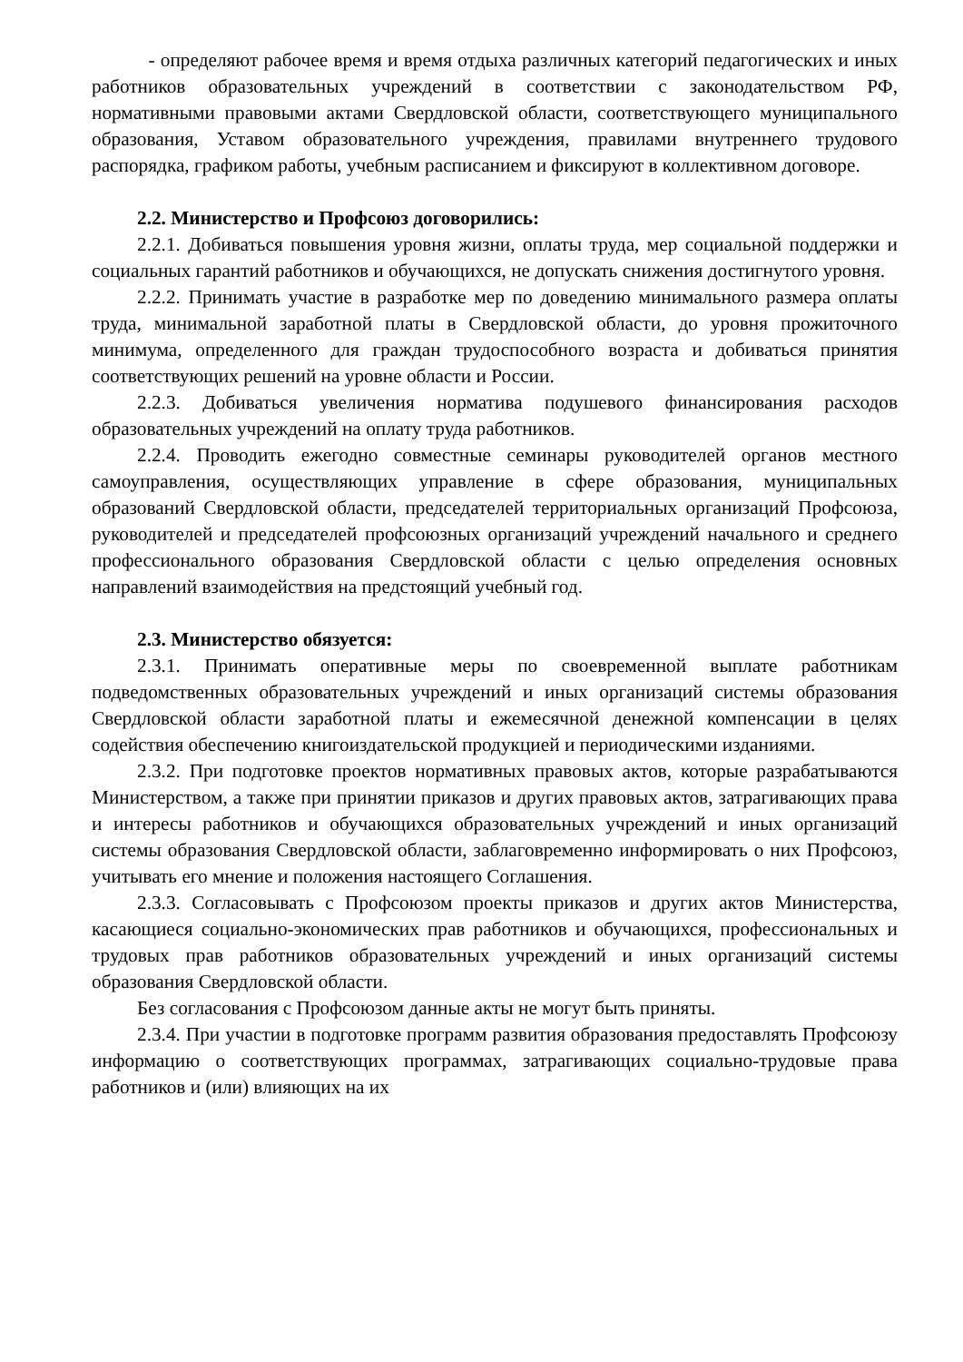- определяют рабочее время и время отдыха различных категорий педагогических и иных работников образовательных учреждений в соответствии с законодательством РФ, нормативными правовыми актами Свердловской области, соответствующего муниципального образования, Уставом образовательного учреждения, правилами внутреннего трудового распорядка, графиком работы, учебным расписанием и фиксируют в коллективном договоре.
2.2. Министерство и Профсоюз договорились:
2.2.1. Добиваться повышения уровня жизни, оплаты труда, мер социальной поддержки и социальных гарантий работников и обучающихся, не допускать снижения достигнутого уровня.
2.2.2. Принимать участие в разработке мер по доведению минимального размера оплаты труда, минимальной заработной платы в Свердловской области, до уровня прожиточного минимума, определенного для граждан трудоспособного возраста и добиваться принятия соответствующих решений на уровне области и России.
2.2.3. Добиваться увеличения норматива подушевого финансирования расходов образовательных учреждений на оплату труда работников.
2.2.4. Проводить ежегодно совместные семинары руководителей органов местного самоуправления, осуществляющих управление в сфере образования, муниципальных образований Свердловской области, председателей территориальных организаций Профсоюза, руководителей и председателей профсоюзных организаций учреждений начального и среднего профессионального образования Свердловской области с целью определения основных направлений взаимодействия на предстоящий учебный год.
2.3. Министерство обязуется:
2.3.1. Принимать оперативные меры по своевременной выплате работникам подведомственных образовательных учреждений и иных организаций системы образования Свердловской области заработной платы и ежемесячной денежной компенсации в целях содействия обеспечению книгоиздательской продукцией и периодическими изданиями.
2.3.2. При подготовке проектов нормативных правовых актов, которые разрабатываются Министерством, а также при принятии приказов и других правовых актов, затрагивающих права и интересы работников и обучающихся образовательных учреждений и иных организаций системы образования Свердловской области, заблаговременно информировать о них Профсоюз, учитывать его мнение и положения настоящего Соглашения.
2.3.3. Согласовывать с Профсоюзом проекты приказов и других актов Министерства, касающиеся социально-экономических прав работников и обучающихся, профессиональных и трудовых прав работников образовательных учреждений и иных организаций системы образования Свердловской области.
Без согласования с Профсоюзом данные акты не могут быть приняты.
2.3.4. При участии в подготовке программ развития образования предоставлять Профсоюзу информацию о соответствующих программах, затрагивающих социально-трудовые права работников и (или) влияющих на их